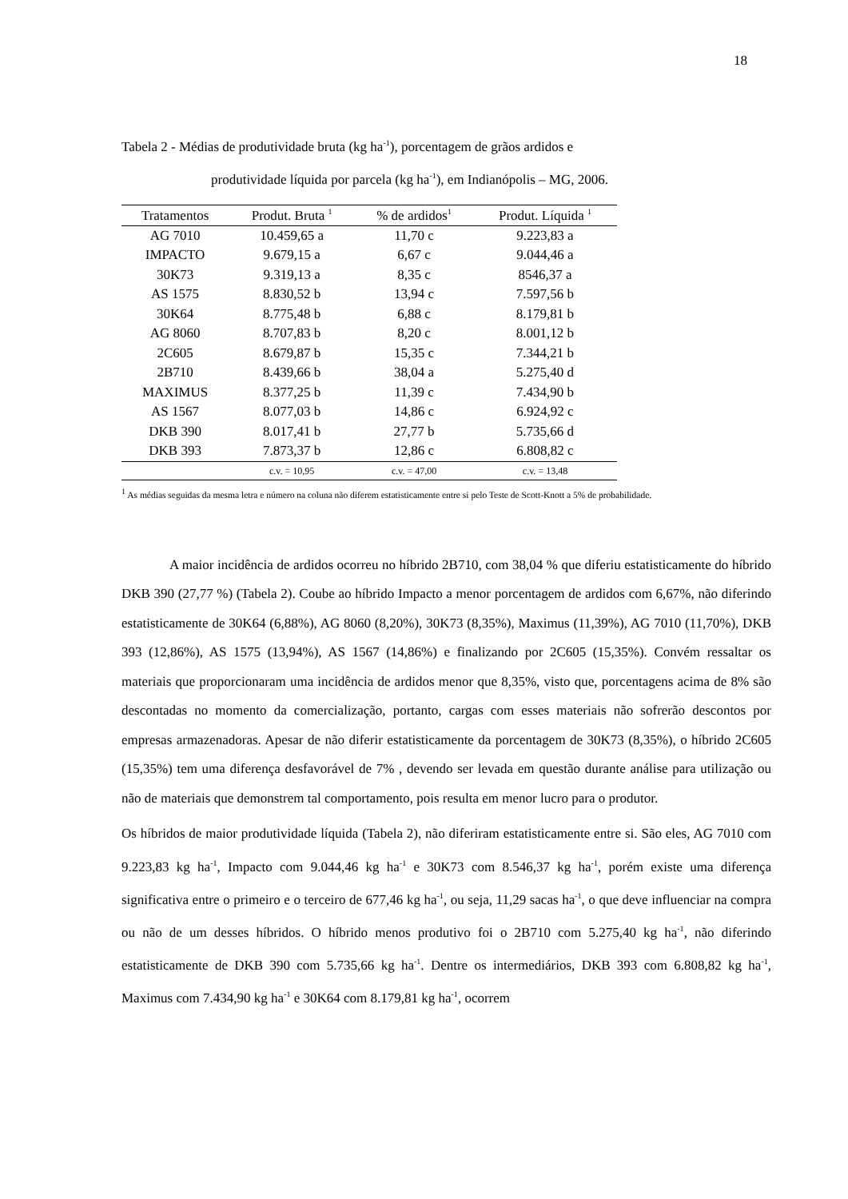18
Tabela 2 - Médias de produtividade bruta (kg ha<sup>-1</sup>), porcentagem de grãos ardidos e
produtividade líquida por parcela (kg ha<sup>-1</sup>), em Indianópolis – MG, 2006.
| Tratamentos | Produt. Bruta <sup>1</sup> | % de ardidos<sup>1</sup> | Produt. Líquida <sup>1</sup> |
| --- | --- | --- | --- |
| AG 7010 | 10.459,65 a | 11,70 c | 9.223,83 a |
| IMPACTO | 9.679,15 a | 6,67 c | 9.044,46 a |
| 30K73 | 9.319,13 a | 8,35 c | 8546,37 a |
| AS 1575 | 8.830,52 b | 13,94 c | 7.597,56 b |
| 30K64 | 8.775,48 b | 6,88 c | 8.179,81 b |
| AG 8060 | 8.707,83 b | 8,20 c | 8.001,12 b |
| 2C605 | 8.679,87 b | 15,35 c | 7.344,21 b |
| 2B710 | 8.439,66 b | 38,04 a | 5.275,40 d |
| MAXIMUS | 8.377,25 b | 11,39 c | 7.434,90 b |
| AS 1567 | 8.077,03 b | 14,86 c | 6.924,92 c |
| DKB 390 | 8.017,41 b | 27,77 b | 5.735,66 d |
| DKB 393 | 7.873,37 b | 12,86 c | 6.808,82 c |
| | c.v. = 10,95 | c.v. = 47,00 | c.v. = 13,48 |
<sup>1</sup> As médias seguidas da mesma letra e número na coluna não diferem estatisticamente entre si pelo Teste de Scott-Knott a 5% de probabilidade.
A maior incidência de ardidos ocorreu no híbrido 2B710, com 38,04 % que diferiu estatisticamente do híbrido DKB 390 (27,77 %) (Tabela 2). Coube ao híbrido Impacto a menor porcentagem de ardidos com 6,67%, não diferindo estatisticamente de 30K64 (6,88%), AG 8060 (8,20%), 30K73 (8,35%), Maximus (11,39%), AG 7010 (11,70%), DKB 393 (12,86%), AS 1575 (13,94%), AS 1567 (14,86%) e finalizando por 2C605 (15,35%). Convém ressaltar os materiais que proporcionaram uma incidência de ardidos menor que 8,35%, visto que, porcentagens acima de 8% são descontadas no momento da comercialização, portanto, cargas com esses materiais não sofrerão descontos por empresas armazenadoras. Apesar de não diferir estatisticamente da porcentagem de 30K73 (8,35%), o híbrido 2C605 (15,35%) tem uma diferença desfavorável de 7% , devendo ser levada em questão durante análise para utilização ou não de materiais que demonstrem tal comportamento, pois resulta em menor lucro para o produtor.
Os híbridos de maior produtividade líquida (Tabela 2), não diferiram estatisticamente entre si. São eles, AG 7010 com 9.223,83 kg ha<sup>-1</sup>, Impacto com 9.044,46 kg ha<sup>-1</sup> e 30K73 com 8.546,37 kg ha<sup>-1</sup>, porém existe uma diferença significativa entre o primeiro e o terceiro de 677,46 kg ha<sup>-1</sup>, ou seja, 11,29 sacas ha<sup>-1</sup>, o que deve influenciar na compra ou não de um desses híbridos. O híbrido menos produtivo foi o 2B710 com 5.275,40 kg ha<sup>-1</sup>, não diferindo estatisticamente de DKB 390 com 5.735,66 kg ha<sup>-1</sup>. Dentre os intermediários, DKB 393 com 6.808,82 kg ha<sup>-1</sup>, Maximus com 7.434,90 kg ha<sup>-1</sup> e 30K64 com 8.179,81 kg ha<sup>-1</sup>, ocorrem